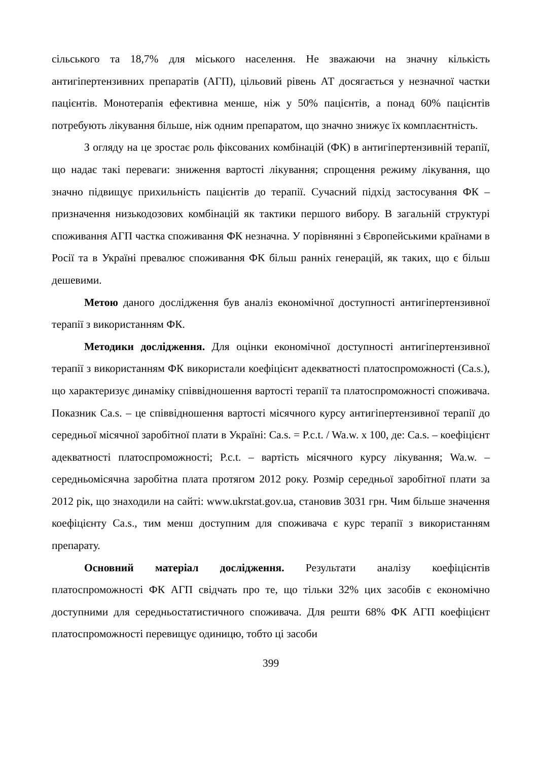сільського та 18,7% для міського населення. Не зважаючи на значну кількість антигіпертензивних препаратів (АГП), цільовий рівень АТ досягається у незначної частки пацієнтів. Монотерапія ефективна менше, ніж у 50% пацієнтів, а понад 60% пацієнтів потребують лікування більше, ніж одним препаратом, що значно знижує їх комплаєнтність.
З огляду на це зростає роль фіксованих комбінацій (ФК) в антигіпертензивній терапії, що надає такі переваги: зниження вартості лікування; спрощення режиму лікування, що значно підвищує прихильність пацієнтів до терапії. Сучасний підхід застосування ФК – призначення низькодозових комбінацій як тактики першого вибору. В загальній структурі споживання АГП частка споживання ФК незначна. У порівнянні з Європейськими країнами в Росії та в Україні превалює споживання ФК більш ранніх генерацій, як таких, що є більш дешевими.
Метою даного дослідження був аналіз економічної доступності антигіпертензивної терапії з використанням ФК.
Методики дослідження. Для оцінки економічної доступності антигіпертензивної терапії з використанням ФК використали коефіцієнт адекватності платоспроможності (Ca.s.), що характеризує динаміку співвідношення вартості терапії та платоспроможності споживача. Показник Ca.s. – це співвідношення вартості місячного курсу антигіпертензивної терапії до середньої місячної заробітної плати в Україні: Ca.s. = P.c.t. / Wa.w. x 100, де: Ca.s. – коефіцієнт адекватності платоспроможності; P.c.t. – вартість місячного курсу лікування; Wa.w. – середньомісячна заробітна плата протягом 2012 року. Розмір середньої заробітної плати за 2012 рік, що знаходили на сайті: www.ukrstat.gov.ua, становив 3031 грн. Чим більше значення коефіцієнту Ca.s., тим менш доступним для споживача є курс терапії з використанням препарату.
Основний матеріал дослідження. Результати аналізу коефіцієнтів платоспроможності ФК АГП свідчать про те, що тільки 32% цих засобів є економічно доступними для середньостатистичного споживача. Для решти 68% ФК АГП коефіцієнт платоспроможності перевищує одиницю, тобто ці засоби
399